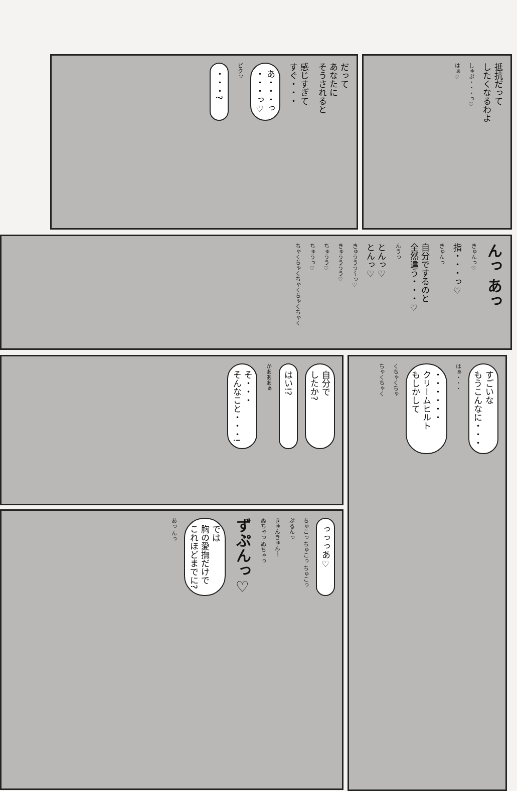だって
あなたに
そうされると
感じすぎて
すぐ・・・
あ・・・っ
・・・っ♡
ビクッ
・・・?
抵抗だって
したくなるわよ
しゅぷ・・・っ♡
はぁ♡
んっ あっ
きゅんっ♡
指・・・っ♡
きゅんっ
自分でするのと
全然違う・・・♡
んうっ
とんっ♡
とんっ♡
きゅううう〜っ♡
きゅうううう♡
ちゅうう♡
ちゅうっ♡
ちゃくちゃくちゃくちゃくちゃく
自分で
したか?
はい!?
かあああぁ
そ・・・
そんなこと・・・!
っっっあ♡
ちゅこっ ちゅこっ ちゅこっ
ぷるんっ
きゅんきゅん〜
ぬちゃっ ぬちゃっ
ずぷんっ♡
では
胸の愛撫だけで
これほどまでに?
あっ んっ
すごいな
もうこんなに・・・
はぁ・・・
・・・・・・
クリームヒルト
もしかして
くちゃくちゃ
ちゃくちゃく